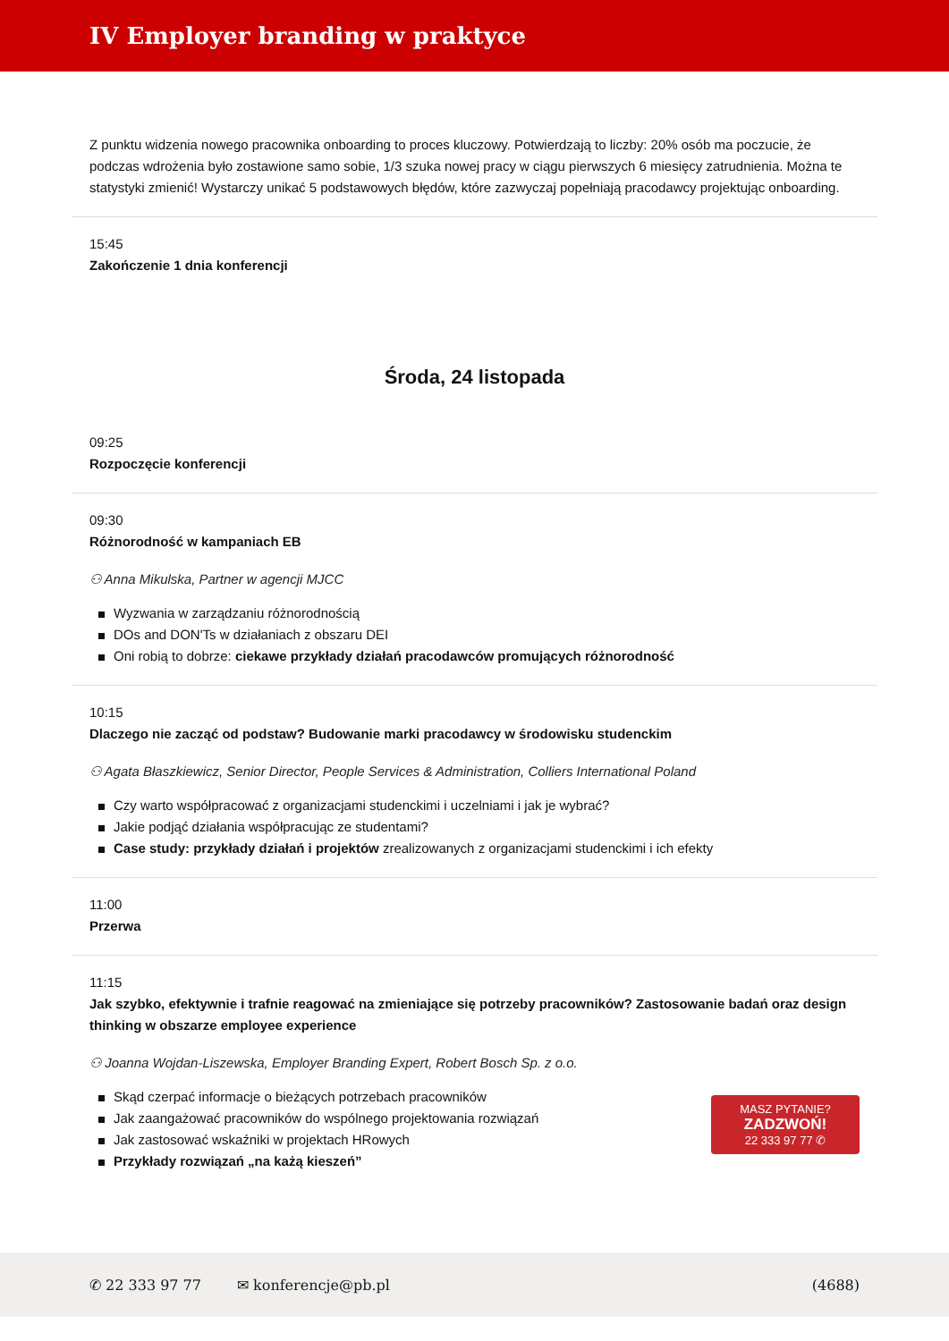IV Employer branding w praktyce
Z punktu widzenia nowego pracownika onboarding to proces kluczowy. Potwierdzają to liczby: 20% osób ma poczucie, że podczas wdrożenia było zostawione samo sobie, 1/3 szuka nowej pracy w ciągu pierwszych 6 miesięcy zatrudnienia. Można te statystyki zmienić! Wystarczy unikać 5 podstawowych błędów, które zazwyczaj popełniają pracodawcy projektując onboarding.
15:45
Zakończenie 1 dnia konferencji
Środa, 24 listopada
09:25
Rozpoczęcie konferencji
09:30
Różnorodność w kampaniach EB
⚇ Anna Mikulska, Partner w agencji MJCC
Wyzwania w zarządzaniu różnorodnością
DOs and DON'Ts w działaniach z obszaru DEI
Oni robią to dobrze: ciekawe przykłady działań pracodawców promujących różnorodność
10:15
Dlaczego nie zacząć od podstaw? Budowanie marki pracodawcy w środowisku studenckim
⚇ Agata Błaszkiewicz, Senior Director, People Services & Administration, Colliers International Poland
Czy warto współpracować z organizacjami studenckimi i uczelniami i jak je wybrać?
Jakie podjąć działania współpracując ze studentami?
Case study: przykłady działań i projektów zrealizowanych z organizacjami studenckimi i ich efekty
11:00
Przerwa
11:15
Jak szybko, efektywnie i trafnie reagować na zmieniające się potrzeby pracowników? Zastosowanie badań oraz design thinking w obszarze employee experience
⚇ Joanna Wojdan-Liszewska, Employer Branding Expert, Robert Bosch Sp. z o.o.
MASZ PYTANIE?
ZADZWOŃ!
22 333 97 77 ✆
Skąd czerpać informacje o bieżących potrzebach pracowników
Jak zaangażować pracowników do wspólnego projektowania rozwiązań
Jak zastosować wskaźniki w projektach HRowych
Przykłady rozwiązań „na każą kieszeń”
✆ 22 333 97 77 ✉ konferencje@pb.pl (4688)